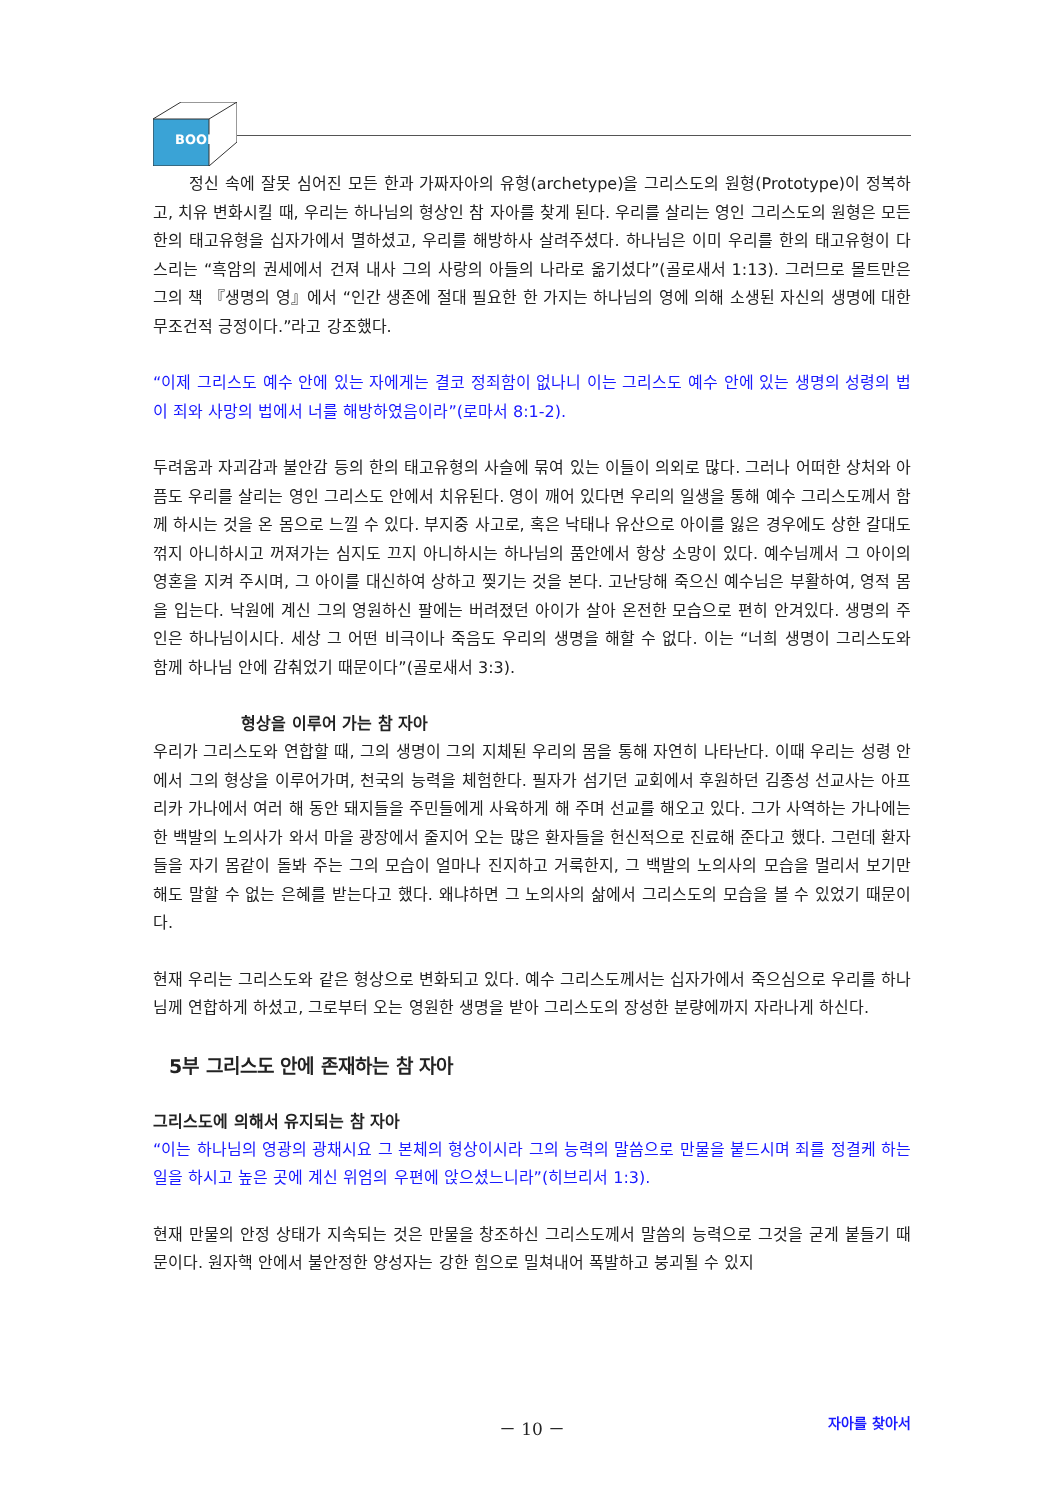BOOK
정신 속에 잘못 심어진 모든 한과 가짜자아의 유형(archetype)을 그리스도의 원형(Prototype)이 정복하고, 치유 변화시킬 때, 우리는 하나님의 형상인 참 자아를 찾게 된다. 우리를 살리는 영인 그리스도의 원형은 모든 한의 태고유형을 십자가에서 멸하셨고, 우리를 해방하사 살려주셨다. 하나님은 이미 우리를 한의 태고유형이 다스리는 “흑암의 권세에서 건져 내사 그의 사랑의 아들의 나라로 옮기셨다”(골로새서 1:13). 그러므로 몰트만은 그의 책 『생명의 영』에서 “인간 생존에 절대 필요한 한 가지는 하나님의 영에 의해 소생된 자신의 생명에 대한 무조건적 긍정이다.”라고 강조했다.
“이제 그리스도 예수 안에 있는 자에게는 결코 정죄함이 없나니 이는 그리스도 예수 안에 있는 생명의 성령의 법이 죄와 사망의 법에서 너를 해방하였음이라”(로마서 8:1-2).
두려움과 자괴감과 불안감 등의 한의 태고유형의 사슬에 묶여 있는 이들이 의외로 많다. 그러나 어떠한 상처와 아픔도 우리를 살리는 영인 그리스도 안에서 치유된다. 영이 깨어 있다면 우리의 일생을 통해 예수 그리스도께서 함께 하시는 것을 온 몸으로 느낄 수 있다. 부지중 사고로, 혹은 낙태나 유산으로 아이를 잃은 경우에도 상한 갈대도 꺾지 아니하시고 꺼져가는 심지도 끄지 아니하시는 하나님의 품안에서 항상 소망이 있다. 예수님께서 그 아이의 영혼을 지켜 주시며, 그 아이를 대신하여 상하고 찢기는 것을 본다. 고난당해 죽으신 예수님은 부활하여, 영적 몸을 입는다. 낙원에 계신 그의 영원하신 팔에는 버려졌던 아이가 살아 온전한 모습으로 편히 안겨있다. 생명의 주인은 하나님이시다. 세상 그 어떤 비극이나 죽음도 우리의 생명을 해할 수 없다. 이는 “너희 생명이 그리스도와 함께 하나님 안에 감춰었기 때문이다”(골로새서 3:3).
형상을 이루어 가는 참 자아
우리가 그리스도와 연합할 때, 그의 생명이 그의 지체된 우리의 몸을 통해 자연히 나타난다. 이때 우리는 성령 안에서 그의 형상을 이루어가며, 천국의 능력을 체험한다. 필자가 섬기던 교회에서 후원하던 김종성 선교사는 아프리카 가나에서 여러 해 동안 돼지들을 주민들에게 사육하게 해 주며 선교를 해오고 있다. 그가 사역하는 가나에는 한 백발의 노의사가 와서 마을 광장에서 줄지어 오는 많은 환자들을 헌신적으로 진료해 준다고 했다. 그런데 환자들을 자기 몸같이 돌봐 주는 그의 모습이 얼마나 진지하고 거룩한지, 그 백발의 노의사의 모습을 멀리서 보기만 해도 말할 수 없는 은혜를 받는다고 했다. 왜냐하면 그 노의사의 삶에서 그리스도의 모습을 볼 수 있었기 때문이다.
현재 우리는 그리스도와 같은 형상으로 변화되고 있다. 예수 그리스도께서는 십자가에서 죽으심으로 우리를 하나님께 연합하게 하셨고, 그로부터 오는 영원한 생명을 받아 그리스도의 장성한 분량에까지 자라나게 하신다.
5부 그리스도 안에 존재하는 참 자아
그리스도에 의해서 유지되는 참 자아
“이는 하나님의 영광의 광채시요 그 본체의 형상이시라 그의 능력의 말씀으로 만물을 붙드시며 죄를 정결케 하는 일을 하시고 높은 곳에 계신 위엄의 우편에 앉으셨느니라”(히브리서 1:3).
현재 만물의 안정 상태가 지속되는 것은 만물을 창조하신 그리스도께서 말씀의 능력으로 그것을 굳게 붙들기 때문이다. 원자핵 안에서 불안정한 양성자는 강한 힘으로 밀쳐내어 폭발하고 붕괴될 수 있지
－ 10 －
자아를 찾아서